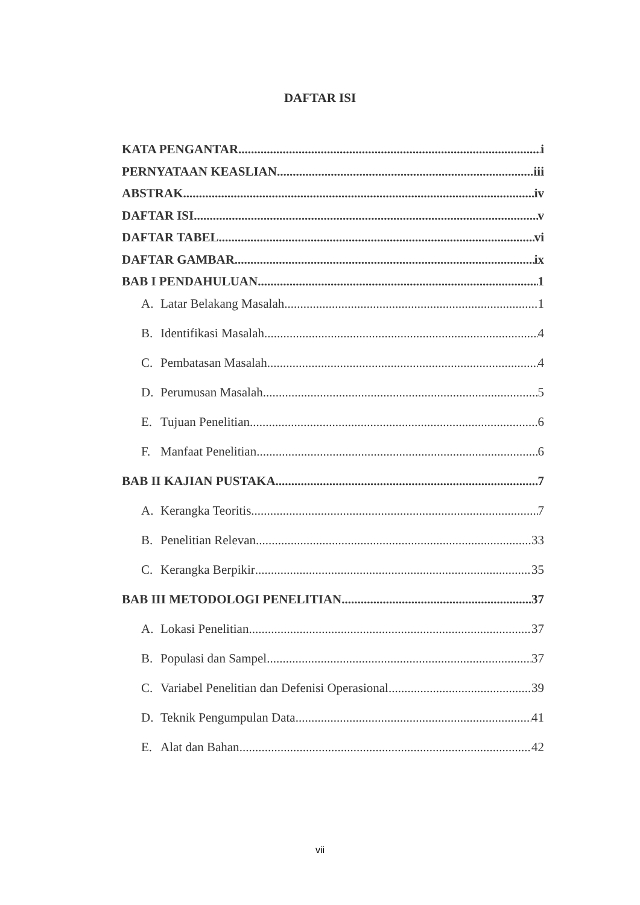DAFTAR ISI
KATA PENGANTAR i
PERNYATAAN KEASLIAN iii
ABSTRAK iv
DAFTAR ISI v
DAFTAR TABEL vi
DAFTAR GAMBAR ix
BAB I PENDAHULUAN 1
A. Latar Belakang Masalah 1
B. Identifikasi Masalah 4
C. Pembatasan Masalah 4
D. Perumusan Masalah 5
E. Tujuan Penelitian 6
F. Manfaat Penelitian 6
BAB II KAJIAN PUSTAKA 7
A. Kerangka Teoritis 7
B. Penelitian Relevan 33
C. Kerangka Berpikir 35
BAB III METODOLOGI PENELITIAN 37
A. Lokasi Penelitian 37
B. Populasi dan Sampel 37
C. Variabel Penelitian dan Defenisi Operasional 39
D. Teknik Pengumpulan Data 41
E. Alat dan Bahan 42
vii